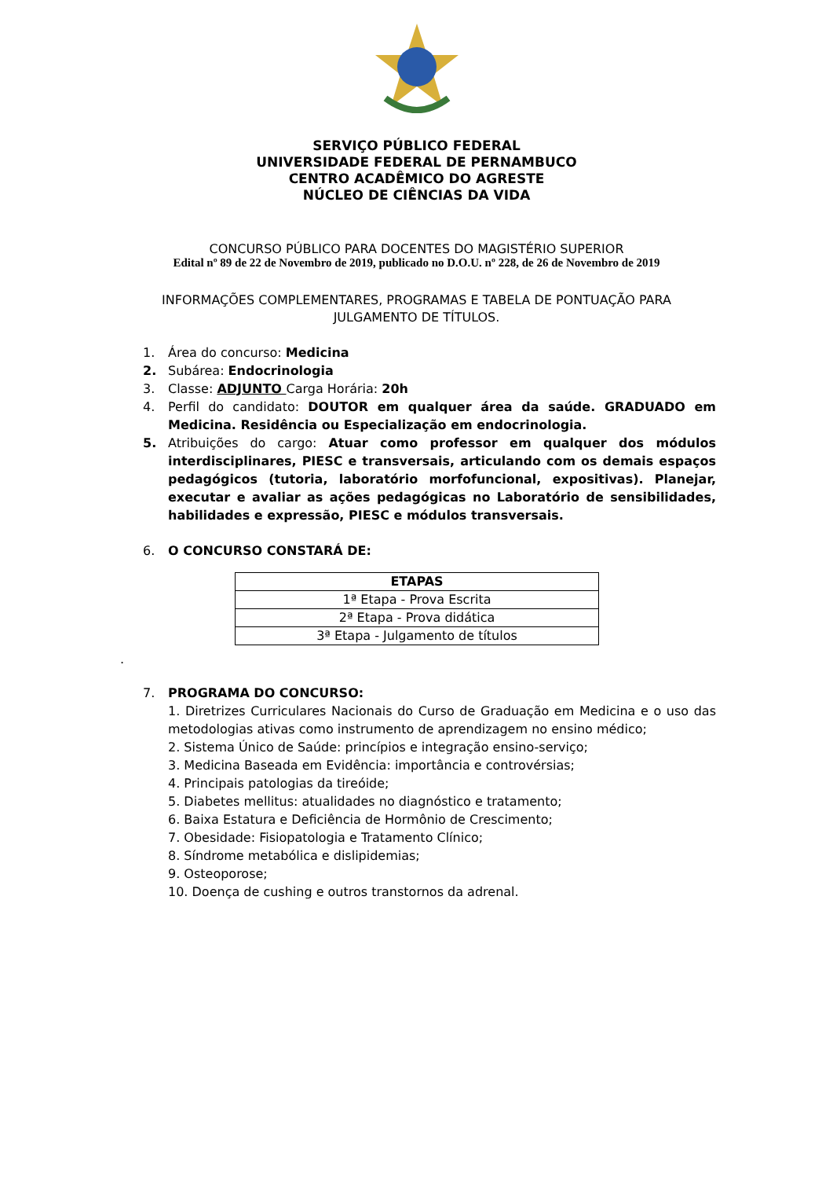SERVIÇO PÚBLICO FEDERAL
UNIVERSIDADE FEDERAL DE PERNAMBUCO
CENTRO ACADÊMICO DO AGRESTE
NÚCLEO DE CIÊNCIAS DA VIDA
CONCURSO PÚBLICO PARA DOCENTES DO MAGISTÉRIO SUPERIOR
Edital nº 89 de 22 de Novembro de 2019, publicado no D.O.U. nº 228, de 26 de Novembro de 2019
INFORMAÇÕES COMPLEMENTARES, PROGRAMAS E TABELA DE PONTUAÇÃO PARA
JULGAMENTO DE TÍTULOS.
1. Área do concurso: Medicina
2. Subárea: Endocrinologia
3. Classe: ADJUNTO Carga Horária: 20h
4. Perfil do candidato: DOUTOR em qualquer área da saúde. GRADUADO em Medicina. Residência ou Especialização em endocrinologia.
5. Atribuições do cargo: Atuar como professor em qualquer dos módulos interdisciplinares, PIESC e transversais, articulando com os demais espaços pedagógicos (tutoria, laboratório morfofuncional, expositivas). Planejar, executar e avaliar as ações pedagógicas no Laboratório de sensibilidades, habilidades e expressão, PIESC e módulos transversais.
6. O CONCURSO CONSTARÁ DE:
| ETAPAS |
| --- |
| 1ª Etapa - Prova Escrita |
| 2ª Etapa - Prova didática |
| 3ª Etapa - Julgamento de títulos |
.
7. PROGRAMA DO CONCURSO:
1. Diretrizes Curriculares Nacionais do Curso de Graduação em Medicina e o uso das metodologias ativas como instrumento de aprendizagem no ensino médico;
2. Sistema Único de Saúde: princípios e integração ensino-serviço;
3. Medicina Baseada em Evidência: importância e controvérsias;
4. Principais patologias da tireóide;
5. Diabetes mellitus: atualidades no diagnóstico e tratamento;
6. Baixa Estatura e Deficiência de Hormônio de Crescimento;
7. Obesidade: Fisiopatologia e Tratamento Clínico;
8. Síndrome metabólica e dislipidemias;
9. Osteoporose;
10. Doença de cushing e outros transtornos da adrenal.